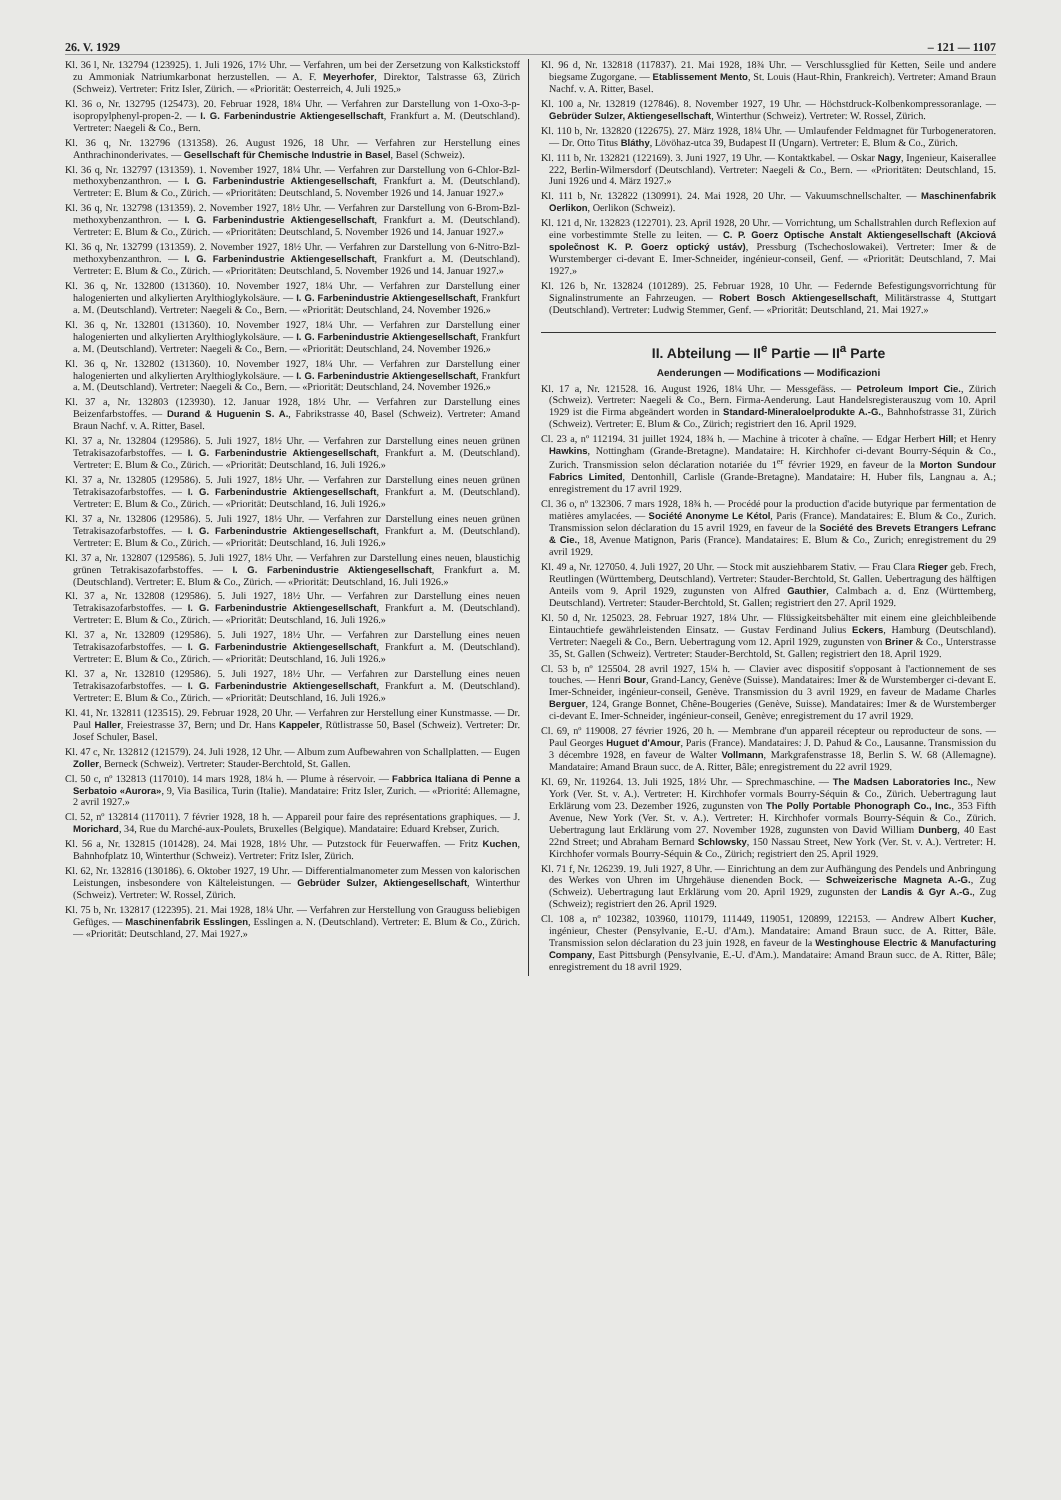26. V. 1929 – 121 — 1107
Kl. 36 l, Nr. 132794 (123925). 1. Juli 1926, 17½ Uhr. — Verfahren, um bei der Zersetzung von Kalkstickstoff zu Ammoniak Natriumkarbonat herzustellen. — A. F. Meyerhofer, Direktor, Talstrasse 63, Zürich (Schweiz). Vertreter: Fritz Isler, Zürich. — «Priorität: Oesterreich, 4. Juli 1925.»
Kl. 36 o, Nr. 132795 (125473). 20. Februar 1928, 18¼ Uhr. — Verfahren zur Darstellung von 1-Oxo-3-p-isopropylphenyl-propen-2. — I. G. Farbenindustrie Aktiengesellschaft, Frankfurt a. M. (Deutschland). Vertreter: Naegeli & Co., Bern.
Kl. 36 q, Nr. 132796 (131358). 26. August 1926, 18 Uhr. — Verfahren zur Herstellung eines Anthrachinonderivates. — Gesellschaft für Chemische Industrie in Basel, Basel (Schweiz).
Kl. 36 q, Nr. 132797 (131359). 1. November 1927, 18¼ Uhr. — Verfahren zur Darstellung von 6-Chlor-Bzl-methoxybenzanthron. — I. G. Farbenindustrie Aktiengesellschaft, Frankfurt a. M. (Deutschland). Vertreter: E. Blum & Co., Zürich. — «Prioritäten: Deutschland, 5. November 1926 und 14. Januar 1927.»
Kl. 36 q, Nr. 132798 (131359). 2. November 1927, 18½ Uhr. — Verfahren zur Darstellung von 6-Brom-Bzl-methoxybenzanthron. — I. G. Farbenindustrie Aktiengesellschaft, Frankfurt a. M. (Deutschland). Vertreter: E. Blum & Co., Zürich. — «Prioritäten: Deutschland, 5. November 1926 und 14. Januar 1927.»
Kl. 36 q, Nr. 132799 (131359). 2. November 1927, 18½ Uhr. — Verfahren zur Darstellung von 6-Nitro-Bzl-methoxybenzanthron. — I. G. Farbenindustrie Aktiengesellschaft, Frankfurt a. M. (Deutschland). Vertreter: E. Blum & Co., Zürich. — «Prioritäten: Deutschland, 5. November 1926 und 14. Januar 1927.»
Kl. 36 q, Nr. 132800 (131360). 10. November 1927, 18¼ Uhr. — Verfahren zur Darstellung einer halogenierten und alkylierten Arylthioglykolsäure. — I. G. Farbenindustrie Aktiengesellschaft, Frankfurt a. M. (Deutschland). Vertreter: Naegeli & Co., Bern. — «Priorität: Deutschland, 24. November 1926.»
Kl. 36 q, Nr. 132801 (131360). 10. November 1927, 18¼ Uhr. — Verfahren zur Darstellung einer halogenierten und alkylierten Arylthioglykolsäure. — I. G. Farbenindustrie Aktiengesellschaft, Frankfurt a. M. (Deutschland). Vertreter: Naegeli & Co., Bern. — «Priorität: Deutschland, 24. November 1926.»
Kl. 36 q, Nr. 132802 (131360). 10. November 1927, 18¼ Uhr. — Verfahren zur Darstellung einer halogenierten und alkylierten Arylthioglykolsäure. — I. G. Farbenindustrie Aktiengesellschaft, Frankfurt a. M. (Deutschland). Vertreter: Naegeli & Co., Bern. — «Priorität: Deutschland, 24. November 1926.»
Kl. 37 a, Nr. 132803 (123930). 12. Januar 1928, 18½ Uhr. — Verfahren zur Darstellung eines Beizenfarbstoffes. — Durand & Huguenin S. A., Fabrikstrasse 40, Basel (Schweiz). Vertreter: Amand Braun Nachf. v. A. Ritter, Basel.
Kl. 37 a, Nr. 132804 (129586). 5. Juli 1927, 18½ Uhr. — Verfahren zur Darstellung eines neuen grünen Tetrakisazofarbstoffes. — I. G. Farbenindustrie Aktiengesellschaft, Frankfurt a. M. (Deutschland). Vertreter: E. Blum & Co., Zürich. — «Priorität: Deutschland, 16. Juli 1926.»
Kl. 37 a, Nr. 132805 (129586). 5. Juli 1927, 18½ Uhr. — Verfahren zur Darstellung eines neuen grünen Tetrakisazofarbstoffes. — I. G. Farbenindustrie Aktiengesellschaft, Frankfurt a. M. (Deutschland). Vertreter: E. Blum & Co., Zürich. — «Priorität: Deutschland, 16. Juli 1926.»
Kl. 37 a, Nr. 132806 (129586). 5. Juli 1927, 18½ Uhr. — Verfahren zur Darstellung eines neuen grünen Tetrakisazofarbstoffes. — I. G. Farbenindustrie Aktiengesellschaft, Frankfurt a. M. (Deutschland). Vertreter: E. Blum & Co., Zürich. — «Priorität: Deutschland, 16. Juli 1926.»
Kl. 37 a, Nr. 132807 (129586). 5. Juli 1927, 18½ Uhr. — Verfahren zur Darstellung eines neuen, blaustichig grünen Tetrakisazofarbstoffes. — I. G. Farbenindustrie Aktiengesellschaft, Frankfurt a. M. (Deutschland). Vertreter: E. Blum & Co., Zürich. — «Priorität: Deutschland, 16. Juli 1926.»
Kl. 37 a, Nr. 132808 (129586). 5. Juli 1927, 18½ Uhr. — Verfahren zur Darstellung eines neuen Tetrakisazofarbstoffes. — I. G. Farbenindustrie Aktiengesellschaft, Frankfurt a. M. (Deutschland). Vertreter: E. Blum & Co., Zürich. — «Priorität: Deutschland, 16. Juli 1926.»
Kl. 37 a, Nr. 132809 (129586). 5. Juli 1927, 18½ Uhr. — Verfahren zur Darstellung eines neuen Tetrakisazofarbstoffes. — I. G. Farbenindustrie Aktiengesellschaft, Frankfurt a. M. (Deutschland). Vertreter: E. Blum & Co., Zürich. — «Priorität: Deutschland, 16. Juli 1926.»
Kl. 37 a, Nr. 132810 (129586). 5. Juli 1927, 18½ Uhr. — Verfahren zur Darstellung eines neuen Tetrakisazofarbstoffes. — I. G. Farbenindustrie Aktiengesellschaft, Frankfurt a. M. (Deutschland). Vertreter: E. Blum & Co., Zürich. — «Priorität: Deutschland, 16. Juli 1926.»
Kl. 41, Nr. 132811 (123515). 29. Februar 1928, 20 Uhr. — Verfahren zur Herstellung einer Kunstmasse. — Dr. Paul Haller, Freiestrasse 37, Bern; und Dr. Hans Kappeler, Rütlistrasse 50, Basel (Schweiz). Vertreter: Dr. Josef Schuler, Basel.
Kl. 47 c, Nr. 132812 (121579). 24. Juli 1928, 12 Uhr. — Album zum Aufbewahren von Schallplatten. — Eugen Zoller, Berneck (Schweiz). Vertreter: Stauder-Berchtold, St. Gallen.
Cl. 50 c, nº 132813 (117010). 14 mars 1928, 18¼ h. — Plume à réservoir. — Fabbrica Italiana di Penne a Serbatoio «Aurora», 9, Via Basilica, Turin (Italie). Mandataire: Fritz Isler, Zurich. — «Priorité: Allemagne, 2 avril 1927.»
Cl. 52, nº 132814 (117011). 7 février 1928, 18 h. — Appareil pour faire des représentations graphiques. — J. Morichard, 34, Rue du Marché-aux-Poulets, Bruxelles (Belgique). Mandataire: Eduard Krebser, Zurich.
Kl. 56 a, Nr. 132815 (101428). 24. Mai 1928, 18½ Uhr. — Putzstock für Feuerwaffen. — Fritz Kuchen, Bahnhofplatz 10, Winterthur (Schweiz). Vertreter: Fritz Isler, Zürich.
Kl. 62, Nr. 132816 (130186). 6. Oktober 1927, 19 Uhr. — Differentialmanometer zum Messen von kalorischen Leistungen, insbesondere von Kälteleistungen. — Gebrüder Sulzer, Aktiengesellschaft, Winterthur (Schweiz). Vertreter: W. Rossel, Zürich.
Kl. 75 b, Nr. 132817 (122395). 21. Mai 1928, 18¼ Uhr. — Verfahren zur Herstellung von Grauguss beliebigen Gefüges. — Maschinenfabrik Esslingen, Esslingen a. N. (Deutschland). Vertreter: E. Blum & Co., Zürich. — «Priorität: Deutschland, 27. Mai 1927.»
Kl. 96 d, Nr. 132818 (117837). 21. Mai 1928, 18¾ Uhr. — Verschlussglied für Ketten, Seile und andere biegsame Zugorgane. — Etablissement Mento, St. Louis (Haut-Rhin, Frankreich). Vertreter: Amand Braun Nachf. v. A. Ritter, Basel.
Kl. 100 a, Nr. 132819 (127846). 8. November 1927, 19 Uhr. — Höchstdruck-Kolbenkompressoranlage. — Gebrüder Sulzer, Aktiengesellschaft, Winterthur (Schweiz). Vertreter: W. Rossel, Zürich.
Kl. 110 b, Nr. 132820 (122675). 27. März 1928, 18¼ Uhr. — Umlaufender Feldmagnet für Turbogeneratoren. — Dr. Otto Titus Bláthy, Lövöhaz-utca 39, Budapest II (Ungarn). Vertreter: E. Blum & Co., Zürich.
Kl. 111 b, Nr. 132821 (122169). 3. Juni 1927, 19 Uhr. — Kontaktkabel. — Oskar Nagy, Ingenieur, Kaiserallee 222, Berlin-Wilmersdorf (Deutschland). Vertreter: Naegeli & Co., Bern. — «Prioritäten: Deutschland, 15. Juni 1926 und 4. März 1927.»
Kl. 111 b, Nr. 132822 (130991). 24. Mai 1928, 20 Uhr. — Vakuumschnellschalter. — Maschinenfabrik Oerlikon, Oerlikon (Schweiz).
Kl. 121 d, Nr. 132823 (122701). 23. April 1928, 20 Uhr. — Vorrichtung, um Schallstrahlen durch Reflexion auf eine vorbestimmte Stelle zu leiten. — C. P. Goerz Optische Anstalt Aktiengesellschaft (Akciová společnost K. P. Goerz optický ustáv), Pressburg (Tschechoslowakei). Vertreter: Imer & de Wurstemberger ci-devant E. Imer-Schneider, ingénieur-conseil, Genf. — «Priorität: Deutschland, 7. Mai 1927.»
Kl. 126 b, Nr. 132824 (101289). 25. Februar 1928, 10 Uhr. — Federnde Befestigungsvorrichtung für Signalinstrumente an Fahrzeugen. — Robert Bosch Aktiengesellschaft, Militärstrasse 4, Stuttgart (Deutschland). Vertreter: Ludwig Stemmer, Genf. — «Priorität: Deutschland, 21. Mai 1927.»
II. Abteilung — II<sup>e</sup> Partie — II<sup>a</sup> Parte
Aenderungen — Modifications — Modificazioni
Kl. 17 a, Nr. 121528. 16. August 1926, 18¼ Uhr. — Messgefäss. — Petroleum Import Cie., Zürich (Schweiz). Vertreter: Naegeli & Co., Bern. Firma-Aenderung. Laut Handelsregisterauszug vom 10. April 1929 ist die Firma abgeändert worden in Standard-Mineraloelprodukte A.-G., Bahnhofstrasse 31, Zürich (Schweiz). Vertreter: E. Blum & Co., Zürich; registriert den 16. April 1929.
Cl. 23 a, nº 112194. 31 juillet 1924, 18¾ h. — Machine à tricoter à chaîne. — Edgar Herbert Hill; et Henry Hawkins, Nottingham (Grande-Bretagne). Mandataire: H. Kirchhofer ci-devant Bourry-Séquin & Co., Zurich. Transmission selon déclaration notariée du 1<sup>er</sup> février 1929, en faveur de la Morton Sundour Fabrics Limited, Dentonhill, Carlisle (Grande-Bretagne). Mandataire: H. Huber fils, Langnau a. A.; enregistrement du 17 avril 1929.
Cl. 36 o, nº 132306. 7 mars 1928, 18¾ h. — Procédé pour la production d'acide butyrique par fermentation de matières amylacées. — Société Anonyme Le Kétol, Paris (France). Mandataires: E. Blum & Co., Zurich. Transmission selon déclaration du 15 avril 1929, en faveur de la Société des Brevets Etrangers Lefranc & Cie., 18, Avenue Matignon, Paris (France). Mandataires: E. Blum & Co., Zurich; enregistrement du 29 avril 1929.
Kl. 49 a, Nr. 127050. 4. Juli 1927, 20 Uhr. — Stock mit ausziehbarem Stativ. — Frau Clara Rieger geb. Frech, Reutlingen (Württemberg, Deutschland). Vertreter: Stauder-Berchtold, St. Gallen. Uebertragung des hälftigen Anteils vom 9. April 1929, zugunsten von Alfred Gauthier, Calmbach a. d. Enz (Württemberg, Deutschland). Vertreter: Stauder-Berchtold, St. Gallen; registriert den 27. April 1929.
Kl. 50 d, Nr. 125023. 28. Februar 1927, 18¼ Uhr. — Flüssigkeitsbehälter mit einem eine gleichbleibende Eintauchtiefe gewährleistenden Einsatz. — Gustav Ferdinand Julius Eckers, Hamburg (Deutschland). Vertreter: Naegeli & Co., Bern. Uebertragung vom 12. April 1929, zugunsten von Briner & Co., Unterstrasse 35, St. Gallen (Schweiz). Vertreter: Stauder-Berchtold, St. Gallen; registriert den 18. April 1929.
Cl. 53 b, nº 125504. 28 avril 1927, 15¼ h. — Clavier avec dispositif s'opposant à l'actionnement de ses touches. — Henri Bour, Grand-Lancy, Genève (Suisse). Mandataires: Imer & de Wurstemberger ci-devant E. Imer-Schneider, ingénieur-conseil, Genève. Transmission du 3 avril 1929, en faveur de Madame Charles Berguer, 124, Grange Bonnet, Chêne-Bougeries (Genève, Suisse). Mandataires: Imer & de Wurstemberger ci-devant E. Imer-Schneider, ingénieur-conseil, Genève; enregistrement du 17 avril 1929.
Cl. 69, nº 119008. 27 février 1926, 20 h. — Membrane d'un appareil récepteur ou reproducteur de sons. — Paul Georges Huguet d'Amour, Paris (France). Mandataires: J. D. Pahud & Co., Lausanne. Transmission du 3 décembre 1928, en faveur de Walter Vollmann, Markgrafenstrasse 18, Berlin S. W. 68 (Allemagne). Mandataire: Amand Braun succ. de A. Ritter, Bâle; enregistrement du 22 avril 1929.
Kl. 69, Nr. 119264. 13. Juli 1925, 18½ Uhr. — Sprechmaschine. — The Madsen Laboratories Inc., New York (Ver. St. v. A.). Vertreter: H. Kirchhofer vormals Bourry-Séquin & Co., Zürich. Uebertragung laut Erklärung vom 23. Dezember 1926, zugunsten von The Polly Portable Phonograph Co., Inc., 353 Fifth Avenue, New York (Ver. St. v. A.). Vertreter: H. Kirchhofer vormals Bourry-Séquin & Co., Zürich. Uebertragung laut Erklärung vom 27. November 1928, zugunsten von David William Dunberg, 40 East 22nd Street; und Abraham Bernard Schlowsky, 150 Nassau Street, New York (Ver. St. v. A.). Vertreter: H. Kirchhofer vormals Bourry-Séquin & Co., Zürich; registriert den 25. April 1929.
Kl. 71 f, Nr. 126239. 19. Juli 1927, 8 Uhr. — Einrichtung an dem zur Aufhängung des Pendels und Anbringung des Werkes von Uhren im Uhrgehäuse dienenden Bock. — Schweizerische Magneta A.-G., Zug (Schweiz). Uebertragung laut Erklärung vom 20. April 1929, zugunsten der Landis & Gyr A.-G., Zug (Schweiz); registriert den 26. April 1929.
Cl. 108 a, nº 102382, 103960, 110179, 111449, 119051, 120899, 122153. — Andrew Albert Kucher, ingénieur, Chester (Pensylvanie, E.-U. d'Am.). Mandataire: Amand Braun succ. de A. Ritter, Bâle. Transmission selon déclaration du 23 juin 1928, en faveur de la Westinghouse Electric & Manufacturing Company, East Pittsburgh (Pensylvanie, E.-U. d'Am.). Mandataire: Amand Braun succ. de A. Ritter, Bâle; enregistrement du 18 avril 1929.